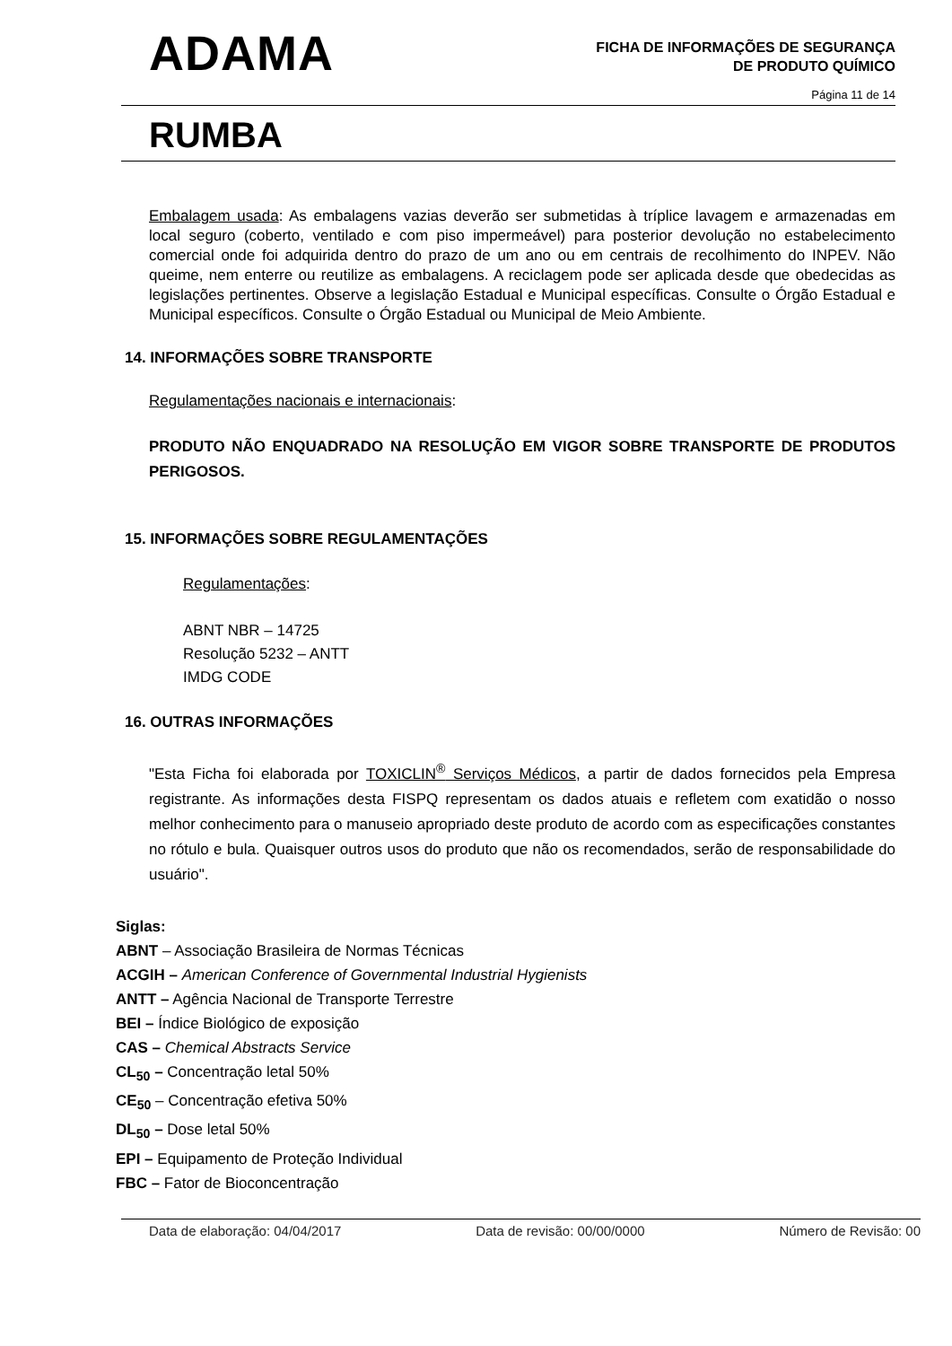ADAMA
FICHA DE INFORMAÇÕES DE SEGURANÇA
DE PRODUTO QUÍMICO
Página 11 de 14
RUMBA
Embalagem usada: As embalagens vazias deverão ser submetidas à tríplice lavagem e armazenadas em local seguro (coberto, ventilado e com piso impermeável) para posterior devolução no estabelecimento comercial onde foi adquirida dentro do prazo de um ano ou em centrais de recolhimento do INPEV. Não queime, nem enterre ou reutilize as embalagens. A reciclagem pode ser aplicada desde que obedecidas as legislações pertinentes. Observe a legislação Estadual e Municipal específicas. Consulte o Órgão Estadual e Municipal específicos. Consulte o Órgão Estadual ou Municipal de Meio Ambiente.
14. INFORMAÇÕES SOBRE TRANSPORTE
Regulamentações nacionais e internacionais:
PRODUTO NÃO ENQUADRADO NA RESOLUÇÃO EM VIGOR SOBRE TRANSPORTE DE PRODUTOS PERIGOSOS.
15. INFORMAÇÕES SOBRE REGULAMENTAÇÕES
Regulamentações:
ABNT NBR – 14725
Resolução 5232 – ANTT
IMDG CODE
16. OUTRAS INFORMAÇÕES
"Esta Ficha foi elaborada por TOXICLIN<sup>®</sup> Serviços Médicos, a partir de dados fornecidos pela Empresa registrante. As informações desta FISPQ representam os dados atuais e refletem com exatidão o nosso melhor conhecimento para o manuseio apropriado deste produto de acordo com as especificações constantes no rótulo e bula. Quaisquer outros usos do produto que não os recomendados, serão de responsabilidade do usuário".
Siglas:
ABNT – Associação Brasileira de Normas Técnicas
ACGIH – American Conference of Governmental Industrial Hygienists
ANTT – Agência Nacional de Transporte Terrestre
BEI – Índice Biológico de exposição
CAS – Chemical Abstracts Service
CL<sub>50</sub> – Concentração letal 50%
CE<sub>50</sub> – Concentração efetiva 50%
DL<sub>50</sub> – Dose letal 50%
EPI – Equipamento de Proteção Individual
FBC – Fator de Bioconcentração
Data de elaboração: 04/04/2017 Data de revisão: 00/00/0000 Número de Revisão: 00